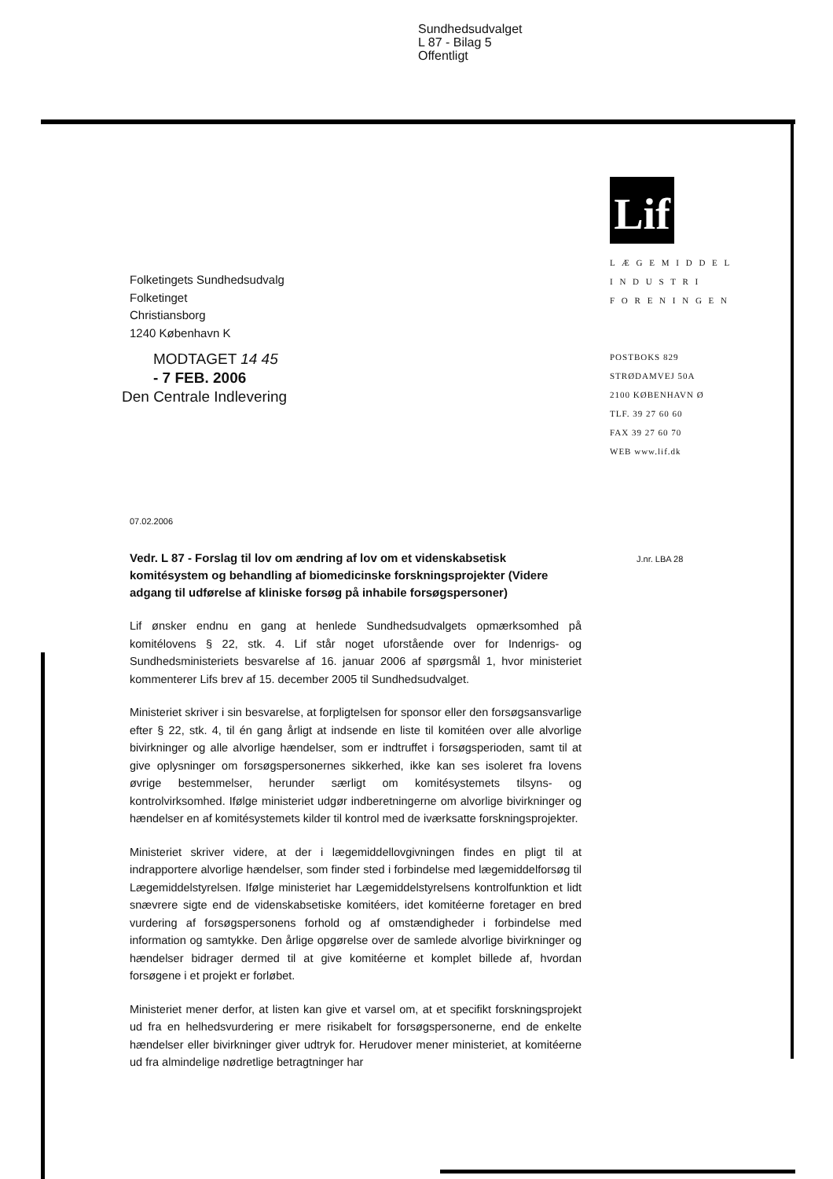Sundhedsudvalget
L 87 - Bilag 5
Offentligt
Lif
L Æ G E M I D D E L
I N D U S T R I
F O R E N I N G E N
POSTBOKS 829
STRØDAMVEJ 50A
2100 KØBENHAVN Ø
TLF. 39 27 60 60
FAX 39 27 60 70
WEB www.lif.dk
Folketingets Sundhedsudvalg
Folketinget
Christiansborg
1240 København K
MODTAGET 14 45
- 7 FEB. 2006
Den Centrale Indlevering
07.02.2006
Vedr. L 87 - Forslag til lov om ændring af lov om et videnskabsetisk komitésystem og behandling af biomedicinske forskningsprojekter (Videre adgang til udførelse af kliniske forsøg på inhabile forsøgspersoner)
J.nr. LBA 28
Lif ønsker endnu en gang at henlede Sundhedsudvalgets opmærksomhed på komitélovens § 22, stk. 4. Lif står noget uforstående over for Indenrigs- og Sundhedsministeriets besvarelse af 16. januar 2006 af spørgsmål 1, hvor ministeriet kommenterer Lifs brev af 15. december 2005 til Sundhedsudvalget.
Ministeriet skriver i sin besvarelse, at forpligtelsen for sponsor eller den forsøgsansvarlige efter § 22, stk. 4, til én gang årligt at indsende en liste til komitéen over alle alvorlige bivirkninger og alle alvorlige hændelser, som er indtruffet i forsøgsperioden, samt til at give oplysninger om forsøgspersonernes sikkerhed, ikke kan ses isoleret fra lovens øvrige bestemmelser, herunder særligt om komitésystemets tilsyns- og kontrolvirksomhed. Ifølge ministeriet udgør indberetningerne om alvorlige bivirkninger og hændelser en af komitésystemets kilder til kontrol med de iværksatte forskningsprojekter.
Ministeriet skriver videre, at der i lægemiddellovgivningen findes en pligt til at indrapportere alvorlige hændelser, som finder sted i forbindelse med lægemiddelforsøg til Lægemiddelstyrelsen. Ifølge ministeriet har Lægemiddelstyrelsens kontrolfunktion et lidt snævrere sigte end de videnskabsetiske komitéers, idet komitéerne foretager en bred vurdering af forsøgspersonens forhold og af omstændigheder i forbindelse med information og samtykke. Den årlige opgørelse over de samlede alvorlige bivirkninger og hændelser bidrager dermed til at give komitéerne et komplet billede af, hvordan forsøgene i et projekt er forløbet.
Ministeriet mener derfor, at listen kan give et varsel om, at et specifikt forskningsprojekt ud fra en helhedsvurdering er mere risikabelt for forsøgspersonerne, end de enkelte hændelser eller bivirkninger giver udtryk for. Herudover mener ministeriet, at komitéerne ud fra almindelige nødretlige betragtninger har